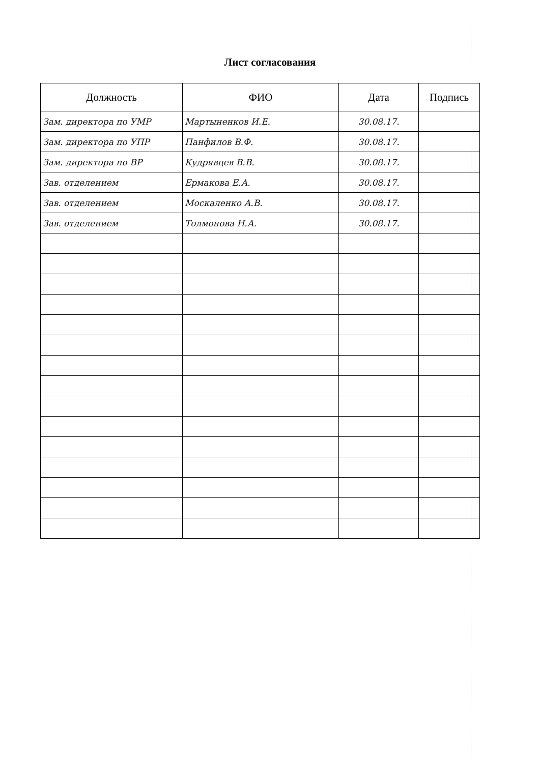Лист согласования
| Должность | ФИО | Дата | Подпись |
| --- | --- | --- | --- |
| Зам. директора по УМР | Мартыненков И.Е. | 30.08.17. | |
| Зам. директора по УПР | Панфилов В.Ф. | 30.08.17. | |
| Зам. директора по ВР | Кудрявцев В.В. | 30.08.17. | |
| Зав. отделением | Ермакова Е.А. | 30.08.17. | |
| Зав. отделением | Москаленко А.В. | 30.08.17. | |
| Зав. отделением | Толмонова Н.А. | 30.08.17. | |